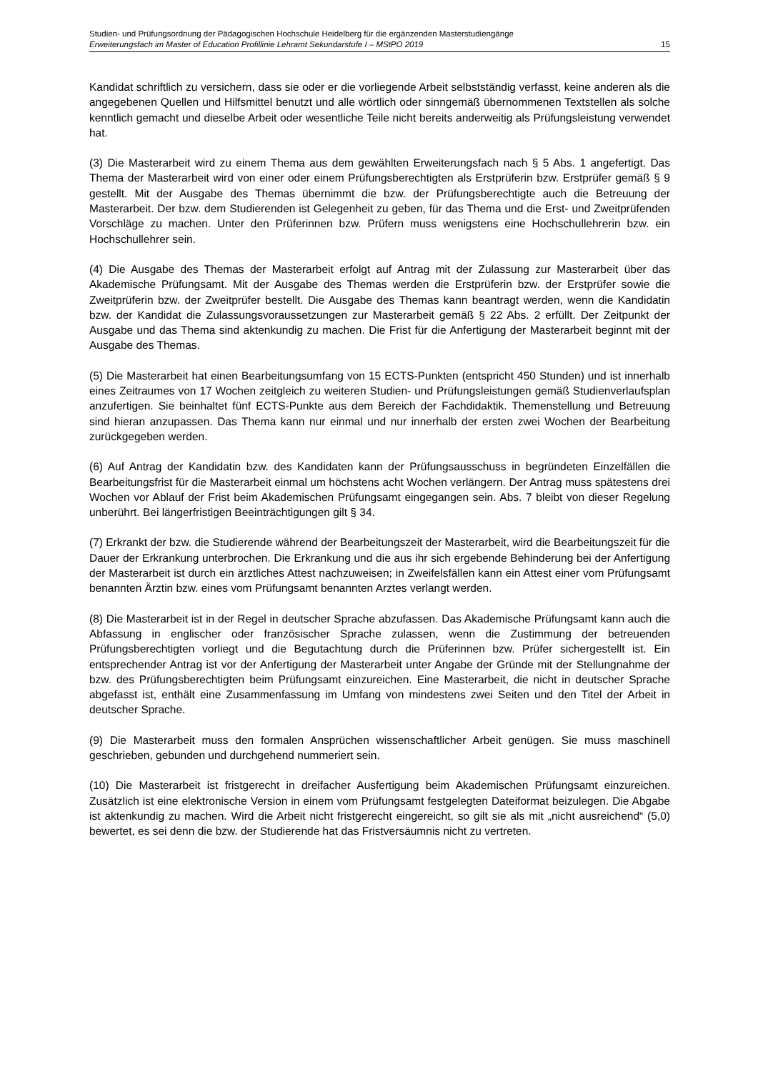Studien- und Prüfungsordnung der Pädagogischen Hochschule Heidelberg für die ergänzenden Masterstudiengänge
Erweiterungsfach im Master of Education Profillinie Lehramt Sekundarstufe I – MStPO 2019 15
Kandidat schriftlich zu versichern, dass sie oder er die vorliegende Arbeit selbstständig verfasst, keine anderen als die angegebenen Quellen und Hilfsmittel benutzt und alle wörtlich oder sinngemäß übernommenen Textstellen als solche kenntlich gemacht und dieselbe Arbeit oder wesentliche Teile nicht bereits anderweitig als Prüfungsleistung verwendet hat.
(3) Die Masterarbeit wird zu einem Thema aus dem gewählten Erweiterungsfach nach § 5 Abs. 1 angefertigt. Das Thema der Masterarbeit wird von einer oder einem Prüfungsberechtigten als Erstprüferin bzw. Erstprüfer gemäß § 9 gestellt. Mit der Ausgabe des Themas übernimmt die bzw. der Prüfungsberechtigte auch die Betreuung der Masterarbeit. Der bzw. dem Studierenden ist Gelegenheit zu geben, für das Thema und die Erst- und Zweitprüfenden Vorschläge zu machen. Unter den Prüferinnen bzw. Prüfern muss wenigstens eine Hochschullehrerin bzw. ein Hochschullehrer sein.
(4) Die Ausgabe des Themas der Masterarbeit erfolgt auf Antrag mit der Zulassung zur Masterarbeit über das Akademische Prüfungsamt. Mit der Ausgabe des Themas werden die Erstprüferin bzw. der Erstprüfer sowie die Zweitprüferin bzw. der Zweitprüfer bestellt. Die Ausgabe des Themas kann beantragt werden, wenn die Kandidatin bzw. der Kandidat die Zulassungsvoraussetzungen zur Masterarbeit gemäß § 22 Abs. 2 erfüllt. Der Zeitpunkt der Ausgabe und das Thema sind aktenkundig zu machen. Die Frist für die Anfertigung der Masterarbeit beginnt mit der Ausgabe des Themas.
(5) Die Masterarbeit hat einen Bearbeitungsumfang von 15 ECTS-Punkten (entspricht 450 Stunden) und ist innerhalb eines Zeitraumes von 17 Wochen zeitgleich zu weiteren Studien- und Prüfungsleistungen gemäß Studienverlaufsplan anzufertigen. Sie beinhaltet fünf ECTS-Punkte aus dem Bereich der Fachdidaktik. Themenstellung und Betreuung sind hieran anzupassen. Das Thema kann nur einmal und nur innerhalb der ersten zwei Wochen der Bearbeitung zurückgegeben werden.
(6) Auf Antrag der Kandidatin bzw. des Kandidaten kann der Prüfungsausschuss in begründeten Einzelfällen die Bearbeitungsfrist für die Masterarbeit einmal um höchstens acht Wochen verlängern. Der Antrag muss spätestens drei Wochen vor Ablauf der Frist beim Akademischen Prüfungsamt eingegangen sein. Abs. 7 bleibt von dieser Regelung unberührt. Bei längerfristigen Beeinträchtigungen gilt § 34.
(7) Erkrankt der bzw. die Studierende während der Bearbeitungszeit der Masterarbeit, wird die Bearbeitungszeit für die Dauer der Erkrankung unterbrochen. Die Erkrankung und die aus ihr sich ergebende Behinderung bei der Anfertigung der Masterarbeit ist durch ein ärztliches Attest nachzuweisen; in Zweifelsfällen kann ein Attest einer vom Prüfungsamt benannten Ärztin bzw. eines vom Prüfungsamt benannten Arztes verlangt werden.
(8) Die Masterarbeit ist in der Regel in deutscher Sprache abzufassen. Das Akademische Prüfungsamt kann auch die Abfassung in englischer oder französischer Sprache zulassen, wenn die Zustimmung der betreuenden Prüfungsberechtigten vorliegt und die Begutachtung durch die Prüferinnen bzw. Prüfer sichergestellt ist. Ein entsprechender Antrag ist vor der Anfertigung der Masterarbeit unter Angabe der Gründe mit der Stellungnahme der bzw. des Prüfungsberechtigten beim Prüfungsamt einzureichen. Eine Masterarbeit, die nicht in deutscher Sprache abgefasst ist, enthält eine Zusammenfassung im Umfang von mindestens zwei Seiten und den Titel der Arbeit in deutscher Sprache.
(9) Die Masterarbeit muss den formalen Ansprüchen wissenschaftlicher Arbeit genügen. Sie muss maschinell geschrieben, gebunden und durchgehend nummeriert sein.
(10) Die Masterarbeit ist fristgerecht in dreifacher Ausfertigung beim Akademischen Prüfungsamt einzureichen. Zusätzlich ist eine elektronische Version in einem vom Prüfungsamt festgelegten Dateiformat beizulegen. Die Abgabe ist aktenkundig zu machen. Wird die Arbeit nicht fristgerecht eingereicht, so gilt sie als mit „nicht ausreichend“ (5,0) bewertet, es sei denn die bzw. der Studierende hat das Fristversäumnis nicht zu vertreten.